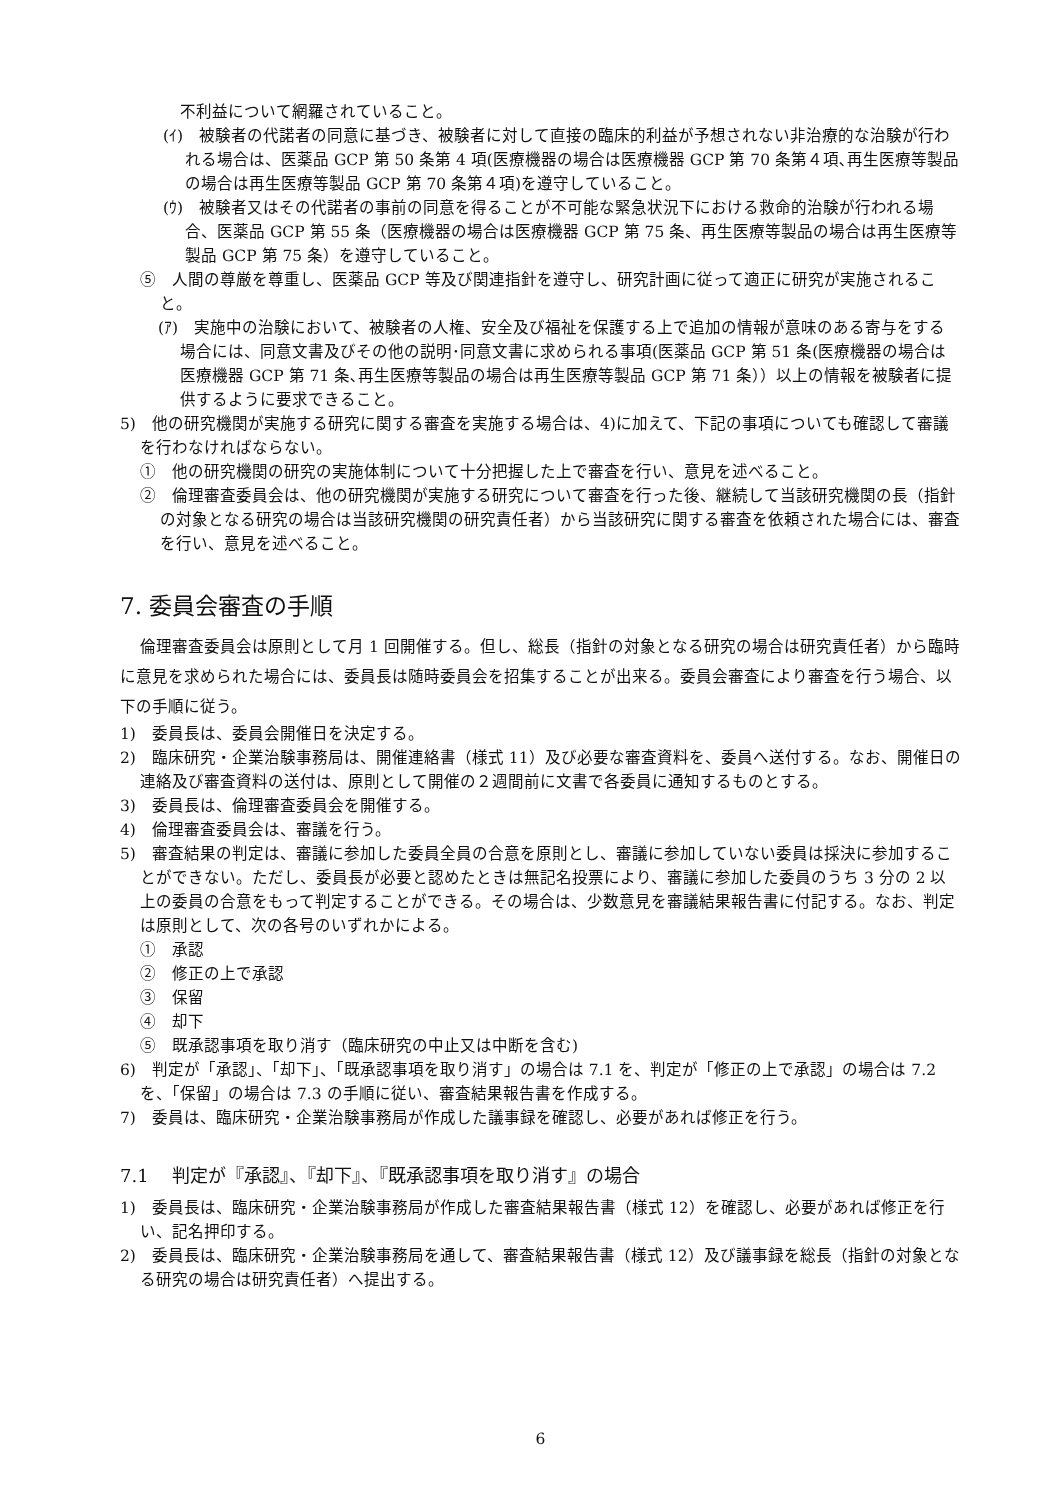不利益について網羅されていること。
(ｲ)　被験者の代諾者の同意に基づき、被験者に対して直接の臨床的利益が予想されない非治療的な治験が行われる場合は、医薬品 GCP 第 50 条第 4 項(医療機器の場合は医療機器 GCP 第 70 条第４項､再生医療等製品の場合は再生医療等製品 GCP 第 70 条第４項)を遵守していること。
(ｳ)　被験者又はその代諾者の事前の同意を得ることが不可能な緊急状況下における救命的治験が行われる場合、医薬品 GCP 第 55 条（医療機器の場合は医療機器 GCP 第 75 条、再生医療等製品の場合は再生医療等製品 GCP 第 75 条）を遵守していること。
⑤　人間の尊厳を尊重し、医薬品 GCP 等及び関連指針を遵守し、研究計画に従って適正に研究が実施されること。
(ｱ)　実施中の治験において、被験者の人権、安全及び福祉を保護する上で追加の情報が意味のある寄与をする場合には、同意文書及びその他の説明･同意文書に求められる事項(医薬品 GCP 第 51 条(医療機器の場合は医療機器 GCP 第 71 条､再生医療等製品の場合は再生医療等製品 GCP 第 71 条））以上の情報を被験者に提供するように要求できること。
5)　他の研究機関が実施する研究に関する審査を実施する場合は、4)に加えて、下記の事項についても確認して審議を行わなければならない。
①　他の研究機関の研究の実施体制について十分把握した上で審査を行い、意見を述べること。
②　倫理審査委員会は、他の研究機関が実施する研究について審査を行った後、継続して当該研究機関の長（指針の対象となる研究の場合は当該研究機関の研究責任者）から当該研究に関する審査を依頼された場合には、審査を行い、意見を述べること。
7. 委員会審査の手順
倫理審査委員会は原則として月 1 回開催する。但し、総長（指針の対象となる研究の場合は研究責任者）から臨時に意見を求められた場合には、委員長は随時委員会を招集することが出来る。委員会審査により審査を行う場合、以下の手順に従う。
1)　委員長は、委員会開催日を決定する。
2)　臨床研究・企業治験事務局は、開催連絡書（様式 11）及び必要な審査資料を、委員へ送付する。なお、開催日の連絡及び審査資料の送付は、原則として開催の２週間前に文書で各委員に通知するものとする。
3)　委員長は、倫理審査委員会を開催する。
4)　倫理審査委員会は、審議を行う。
5)　審査結果の判定は、審議に参加した委員全員の合意を原則とし、審議に参加していない委員は採決に参加することができない。ただし、委員長が必要と認めたときは無記名投票により、審議に参加した委員のうち 3 分の 2 以上の委員の合意をもって判定することができる。その場合は、少数意見を審議結果報告書に付記する。なお、判定は原則として、次の各号のいずれかによる。
①　承認
②　修正の上で承認
③　保留
④　却下
⑤　既承認事項を取り消す（臨床研究の中止又は中断を含む)
6)　判定が「承認」、「却下」、「既承認事項を取り消す」の場合は 7.1 を、判定が「修正の上で承認」の場合は 7.2 を、「保留」の場合は 7.3 の手順に従い、審査結果報告書を作成する。
7)　委員は、臨床研究・企業治験事務局が作成した議事録を確認し、必要があれば修正を行う。
7.1　 判定が『承認』、『却下』、『既承認事項を取り消す』の場合
1)　委員長は、臨床研究・企業治験事務局が作成した審査結果報告書（様式 12）を確認し、必要があれば修正を行い、記名押印する。
2)　委員長は、臨床研究・企業治験事務局を通して、審査結果報告書（様式 12）及び議事録を総長（指針の対象となる研究の場合は研究責任者）へ提出する。
6